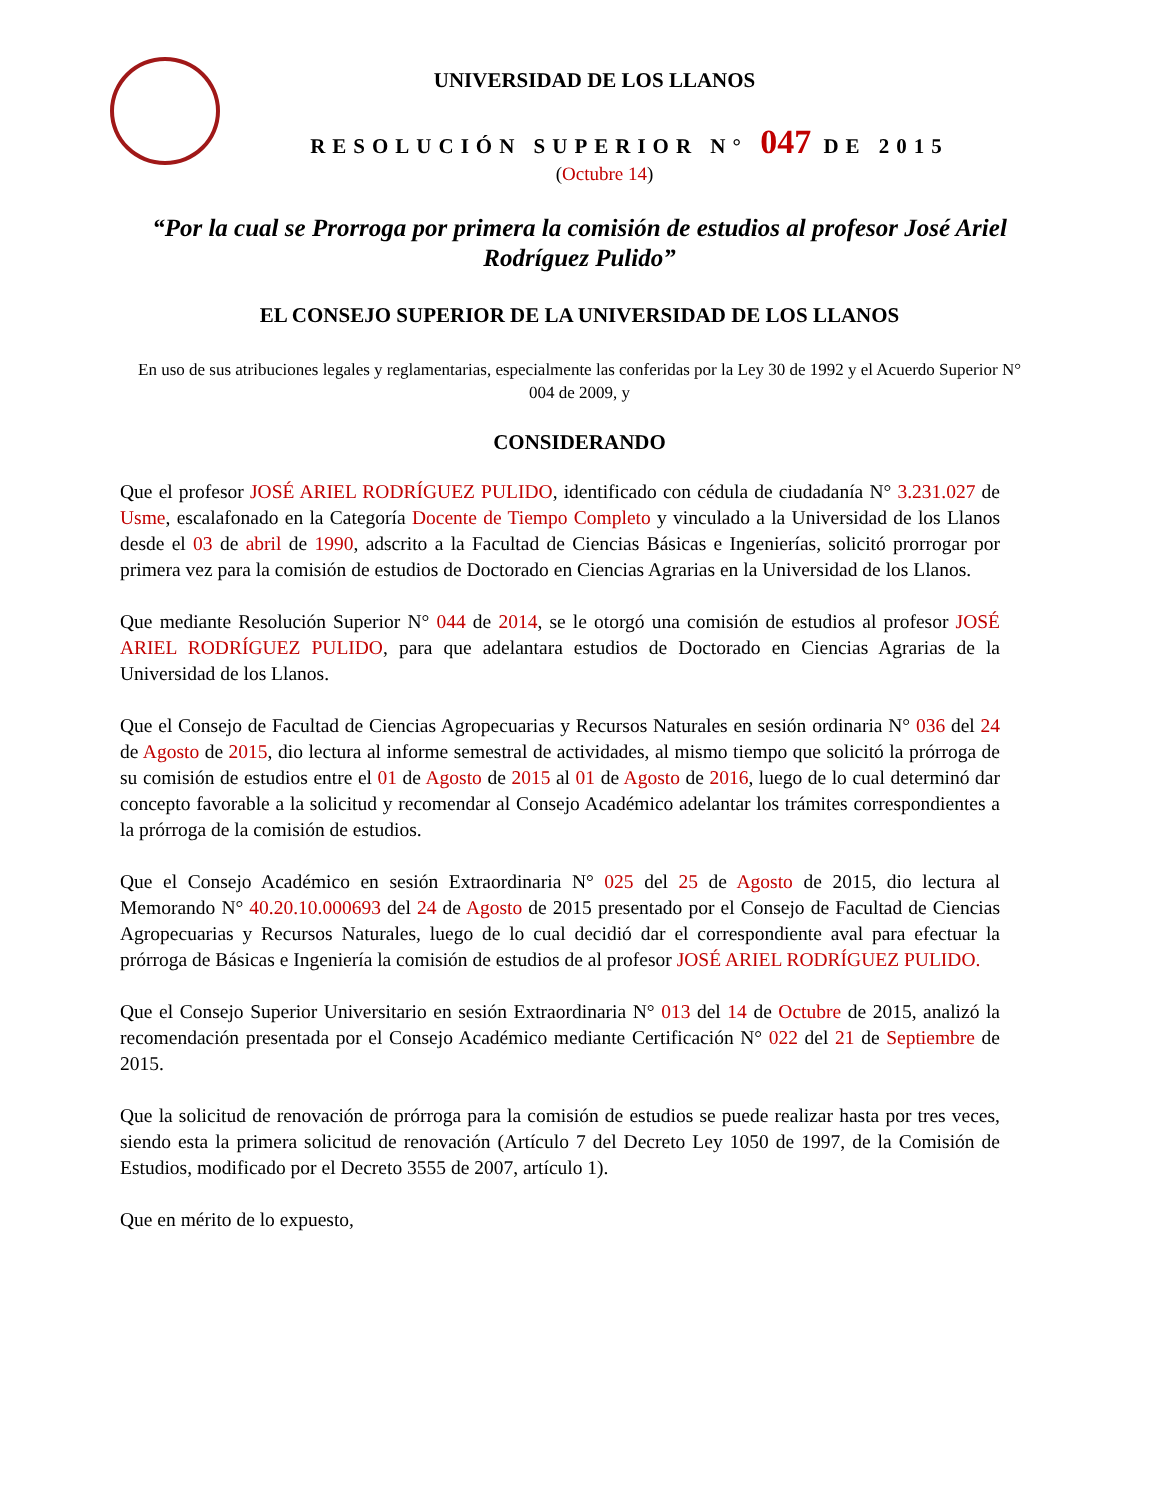UNIVERSIDAD DE LOS LLANOS
RESOLUCIÓN SUPERIOR N° 047 DE 2015
(Octubre 14)
“Por la cual se Prorroga por primera la comisión de estudios al profesor José Ariel Rodríguez Pulido”
EL CONSEJO SUPERIOR DE LA UNIVERSIDAD DE LOS LLANOS
En uso de sus atribuciones legales y reglamentarias, especialmente las conferidas por la Ley 30 de 1992 y el Acuerdo Superior N° 004 de 2009, y
CONSIDERANDO
Que el profesor JOSÉ ARIEL RODRÍGUEZ PULIDO, identificado con cédula de ciudadanía N° 3.231.027 de Usme, escalafonado en la Categoría Docente de Tiempo Completo y vinculado a la Universidad de los Llanos desde el 03 de abril de 1990, adscrito a la Facultad de Ciencias Básicas e Ingenierías, solicitó prorrogar por primera vez para la comisión de estudios de Doctorado en Ciencias Agrarias en la Universidad de los Llanos.
Que mediante Resolución Superior N° 044 de 2014, se le otorgó una comisión de estudios al profesor JOSÉ ARIEL RODRÍGUEZ PULIDO, para que adelantara estudios de Doctorado en Ciencias Agrarias de la Universidad de los Llanos.
Que el Consejo de Facultad de Ciencias Agropecuarias y Recursos Naturales en sesión ordinaria N° 036 del 24 de Agosto de 2015, dio lectura al informe semestral de actividades, al mismo tiempo que solicitó la prórroga de su comisión de estudios entre el 01 de Agosto de 2015 al 01 de Agosto de 2016, luego de lo cual determinó dar concepto favorable a la solicitud y recomendar al Consejo Académico adelantar los trámites correspondientes a la prórroga de la comisión de estudios.
Que el Consejo Académico en sesión Extraordinaria N° 025 del 25 de Agosto de 2015, dio lectura al Memorando N° 40.20.10.000693 del 24 de Agosto de 2015 presentado por el Consejo de Facultad de Ciencias Agropecuarias y Recursos Naturales, luego de lo cual decidió dar el correspondiente aval para efectuar la prórroga de Básicas e Ingeniería la comisión de estudios de al profesor JOSÉ ARIEL RODRÍGUEZ PULIDO.
Que el Consejo Superior Universitario en sesión Extraordinaria N° 013 del 14 de Octubre de 2015, analizó la recomendación presentada por el Consejo Académico mediante Certificación N° 022 del 21 de Septiembre de 2015.
Que la solicitud de renovación de prórroga para la comisión de estudios se puede realizar hasta por tres veces, siendo esta la primera solicitud de renovación (Artículo 7 del Decreto Ley 1050 de 1997, de la Comisión de Estudios, modificado por el Decreto 3555 de 2007, artículo 1).
Que en mérito de lo expuesto,